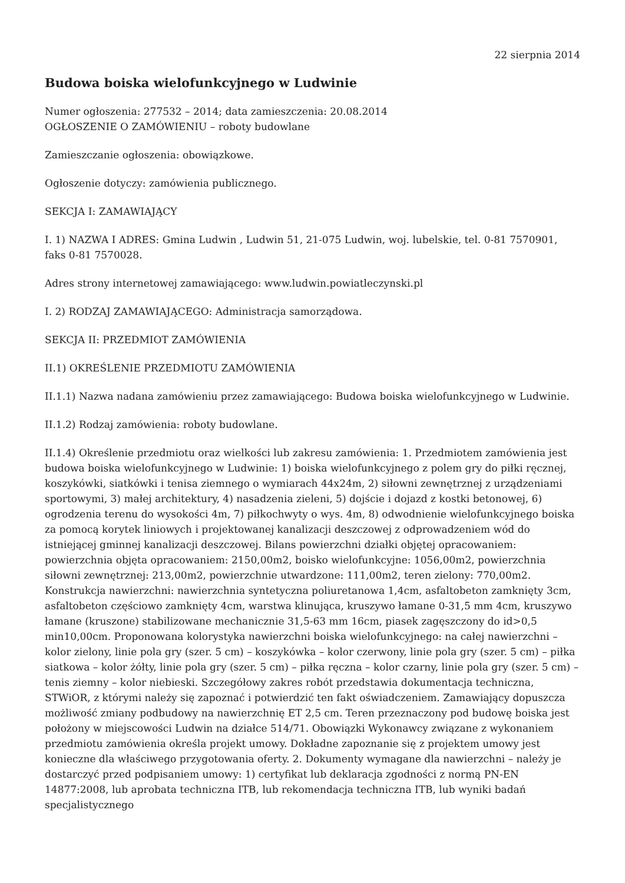22 sierpnia 2014
Budowa boiska wielofunkcyjnego w Ludwinie
Numer ogłoszenia: 277532 – 2014; data zamieszczenia: 20.08.2014
OGŁOSZENIE O ZAMÓWIENIU – roboty budowlane
Zamieszczanie ogłoszenia: obowiązkowe.
Ogłoszenie dotyczy: zamówienia publicznego.
SEKCJA I: ZAMAWIAJĄCY
I. 1) NAZWA I ADRES: Gmina Ludwin , Ludwin 51, 21-075 Ludwin, woj. lubelskie, tel. 0-81 7570901, faks 0-81 7570028.
Adres strony internetowej zamawiającego: www.ludwin.powiatleczynski.pl
I. 2) RODZAJ ZAMAWIAJĄCEGO: Administracja samorządowa.
SEKCJA II: PRZEDMIOT ZAMÓWIENIA
II.1) OKREŚLENIE PRZEDMIOTU ZAMÓWIENIA
II.1.1) Nazwa nadana zamówieniu przez zamawiającego: Budowa boiska wielofunkcyjnego w Ludwinie.
II.1.2) Rodzaj zamówienia: roboty budowlane.
II.1.4) Określenie przedmiotu oraz wielkości lub zakresu zamówienia: 1. Przedmiotem zamówienia jest budowa boiska wielofunkcyjnego w Ludwinie: 1) boiska wielofunkcyjnego z polem gry do piłki ręcznej, koszykówki, siatkówki i tenisa ziemnego o wymiarach 44x24m, 2) siłowni zewnętrznej z urządzeniami sportowymi, 3) małej architektury, 4) nasadzenia zieleni, 5) dojście i dojazd z kostki betonowej, 6) ogrodzenia terenu do wysokości 4m, 7) piłkochwyty o wys. 4m, 8) odwodnienie wielofunkcyjnego boiska za pomocą korytek liniowych i projektowanej kanalizacji deszczowej z odprowadzeniem wód do istniejącej gminnej kanalizacji deszczowej. Bilans powierzchni działki objętej opracowaniem: powierzchnia objęta opracowaniem: 2150,00m2, boisko wielofunkcyjne: 1056,00m2, powierzchnia siłowni zewnętrznej: 213,00m2, powierzchnie utwardzone: 111,00m2, teren zielony: 770,00m2. Konstrukcja nawierzchni: nawierzchnia syntetyczna poliuretanowa 1,4cm, asfaltobeton zamknięty 3cm, asfaltobeton częściowo zamknięty 4cm, warstwa klinująca, kruszywo łamane 0-31,5 mm 4cm, kruszywo łamane (kruszone) stabilizowane mechanicznie 31,5-63 mm 16cm, piasek zagęszczony do id>0,5 min10,00cm. Proponowana kolorystyka nawierzchni boiska wielofunkcyjnego: na całej nawierzchni – kolor zielony, linie pola gry (szer. 5 cm) – koszykówka – kolor czerwony, linie pola gry (szer. 5 cm) – piłka siatkowa – kolor żółty, linie pola gry (szer. 5 cm) – piłka ręczna – kolor czarny, linie pola gry (szer. 5 cm) – tenis ziemny – kolor niebieski. Szczegółowy zakres robót przedstawia dokumentacja techniczna, STWiOR, z którymi należy się zapoznać i potwierdzić ten fakt oświadczeniem. Zamawiający dopuszcza możliwość zmiany podbudowy na nawierzchnię ET 2,5 cm. Teren przeznaczony pod budowę boiska jest położony w miejscowości Ludwin na działce 514/71. Obowiązki Wykonawcy związane z wykonaniem przedmiotu zamówienia określa projekt umowy. Dokładne zapoznanie się z projektem umowy jest konieczne dla właściwego przygotowania oferty. 2. Dokumenty wymagane dla nawierzchni – należy je dostarczyć przed podpisaniem umowy: 1) certyfikat lub deklaracja zgodności z normą PN-EN 14877:2008, lub aprobata techniczna ITB, lub rekomendacja techniczna ITB, lub wyniki badań specjalistycznego